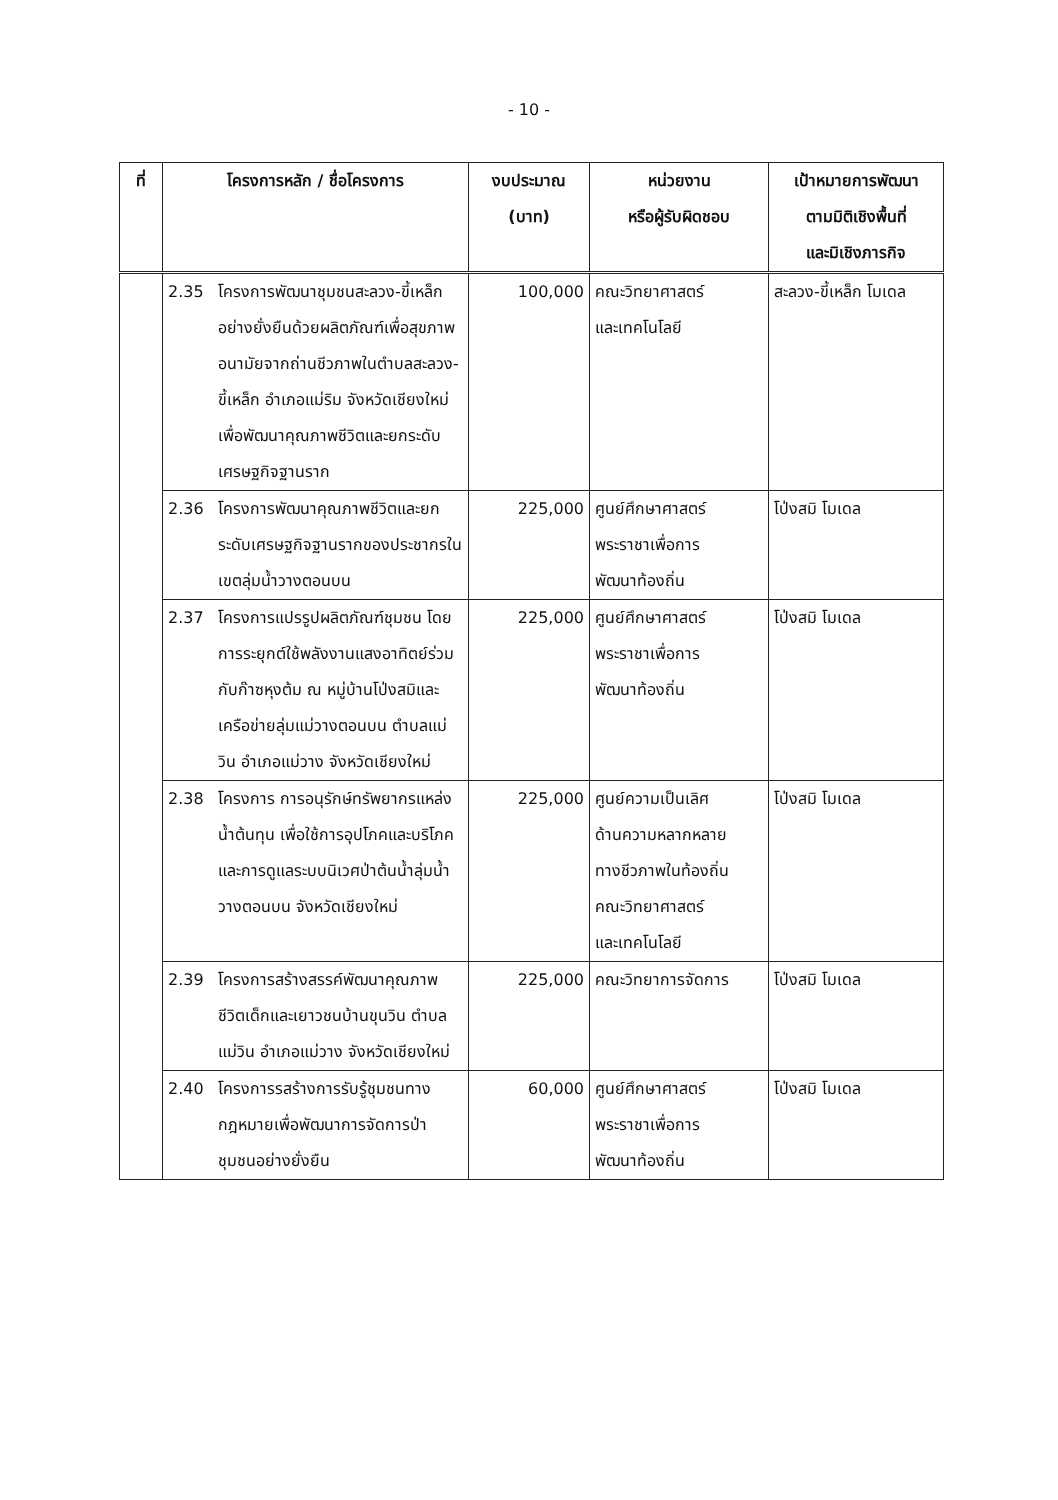- 10 -
| ที่ | โครงการหลัก / ชื่อโครงการ | งบประมาณ (บาท) | หน่วยงาน หรือผู้รับผิดชอบ | เป้าหมายการพัฒนา ตามมิติเชิงพื้นที่ และมิเชิงภารกิจ |
| --- | --- | --- | --- | --- |
| | 2.35 โครงการพัฒนาชุมชนสะลวง-ขี้เหล็ก อย่างยั่งยืนด้วยผลิตภัณฑ์เพื่อสุขภาพอนามัยจากถ่านชีวภาพในตำบลสะลวง-ขี้เหล็ก อำเภอแม่ริม จังหวัดเชียงใหม่ เพื่อพัฒนาคุณภาพชีวิตและยกระดับเศรษฐกิจฐานราก | 100,000 | คณะวิทยาศาสตร์ และเทคโนโลยี | สะลวง-ขี้เหล็ก โมเดล |
| | 2.36 โครงการพัฒนาคุณภาพชีวิตและยกระดับเศรษฐกิจฐานรากของประชากรในเขตลุ่มน้ำวางตอนบน | 225,000 | ศูนย์ศึกษาศาสตร์ พระราชาเพื่อการ พัฒนาท้องถิ่น | โป่งสมิ โมเดล |
| | 2.37 โครงการแปรรูปผลิตภัณฑ์ชุมชน โดยการระยุกต์ใช้พลังงานแสงอาทิตย์ร่วมกับก๊าซหุงต้ม ณ หมู่บ้านโป่งสมิและเครือข่ายลุ่มแม่วางตอนบน ตำบลแม่วิน อำเภอแม่วาง จังหวัดเชียงใหม่ | 225,000 | ศูนย์ศึกษาศาสตร์ พระราชาเพื่อการ พัฒนาท้องถิ่น | โป่งสมิ โมเดล |
| | 2.38 โครงการ การอนุรักษ์ทรัพยากรแหล่งน้ำต้นทุน เพื่อใช้การอุปโภคและบริโภค และการดูแลระบบนิเวศป่าต้นน้ำลุ่มน้ำวางตอนบน จังหวัดเชียงใหม่ | 225,000 | ศูนย์ความเป็นเลิศ ด้านความหลากหลาย ทางชีวภาพในท้องถิ่น คณะวิทยาศาสตร์ และเทคโนโลยี | โป่งสมิ โมเดล |
| | 2.39 โครงการสร้างสรรค์พัฒนาคุณภาพชีวิตเด็กและเยาวชนบ้านขุนวิน ตำบลแม่วิน อำเภอแม่วาง จังหวัดเชียงใหม่ | 225,000 | คณะวิทยาการจัดการ | โป่งสมิ โมเดล |
| | 2.40 โครงการรสร้างการรับรู้ชุมชนทางกฎหมายเพื่อพัฒนาการจัดการป่าชุมชนอย่างยั่งยืน | 60,000 | ศูนย์ศึกษาศาสตร์ พระราชาเพื่อการ พัฒนาท้องถิ่น | โป่งสมิ โมเดล |